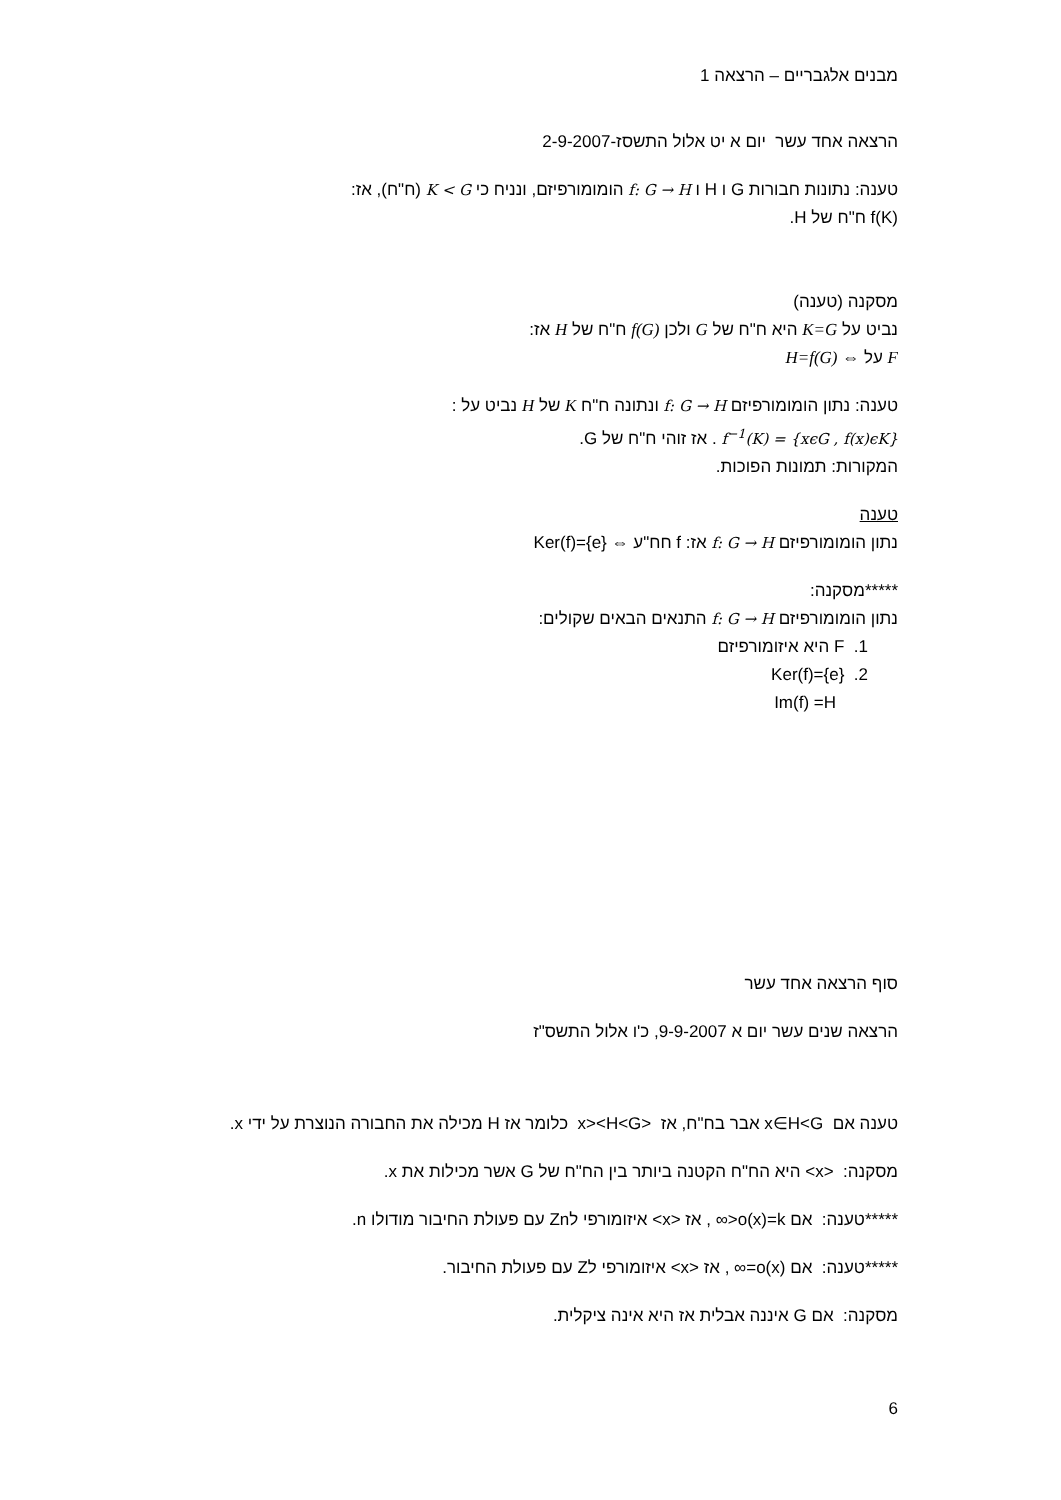מבנים אלגבריים – הרצאה 1
הרצאה אחד עשר יום א יט אלול התשסז-2-9-2007
טענה: נתונות חבורות G ו H ו f: G → H הומומורפיזם, ונניח כי K < G (ח"ח), אז:
f(K) ח"ח של H.
מסקנה (טענה)
נביט על K=G היא ח"ח של G ולכן f(G) ח"ח של H אז:
F על ⇔ H=f(G)
טענה: נתון הומומורפיזם f: G → H ונתונה ח"ח K של H נביט על :
f<sup>−1</sup>(K) = {xϵG , f(x)ϵK} . אז זוהי ח"ח של G.
המקורות: תמונות הפוכות.
טענה
נתון הומומורפיזם f: G → H אז: f חח"ע ⇔ Ker(f)={e}
*****מסקנה:
נתון הומומורפיזם f: G → H התנאים הבאים שקולים:
1. F היא איזומורפיזם
2. Ker(f)={e}
Im(f) =H
סוף הרצאה אחד עשר
הרצאה שנים עשר יום א 9-9-2007, כ'ו אלול התשס"ז
טענה אם x∈H<G אבר בח"ח, אז <x><H<G כלומר אז H מכילה את החבורה הנוצרת על ידי x.
מסקנה: <x> היא הח"ח הקטנה ביותר בין הח"ח של G אשר מכילות את x.
*****טענה: אם o(x)=k<∞ , אז <x> איזומורפי לZn עם פעולת החיבור מודולו n.
*****טענה: אם o(x)=∞ , אז <x> איזומורפי לZ עם פעולת החיבור.
מסקנה: אם G איננה אבלית אז היא אינה ציקלית.
6